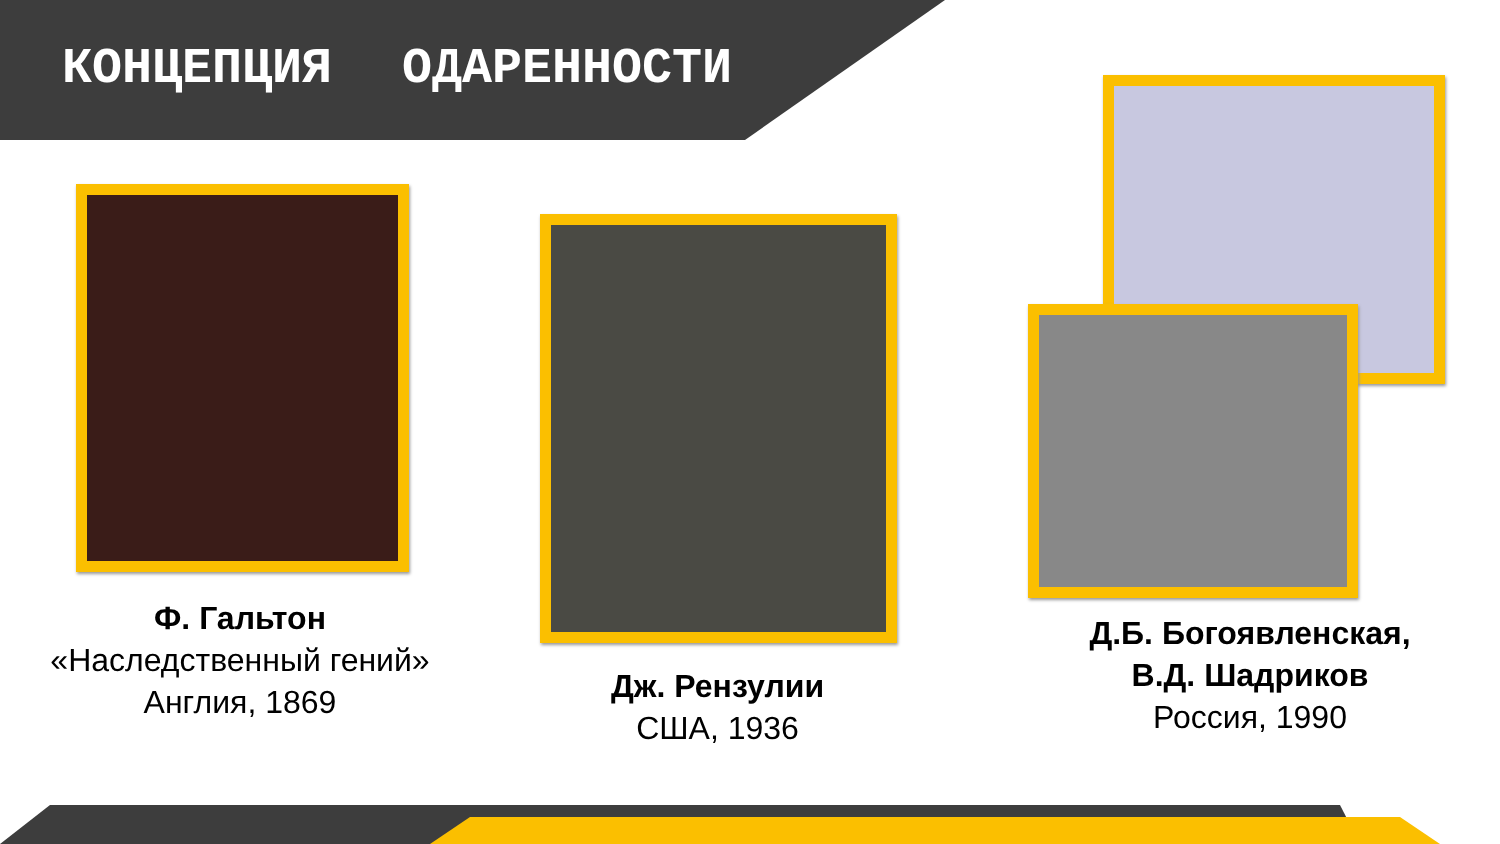КОНЦЕПЦИЯ ОДАРЕННОСТИ
Ф. Гальтон
«Наследственный гений»
Англия, 1869
Дж. Рензулии
США, 1936
Д.Б. Богоявленская,
В.Д. Шадриков
Россия, 1990